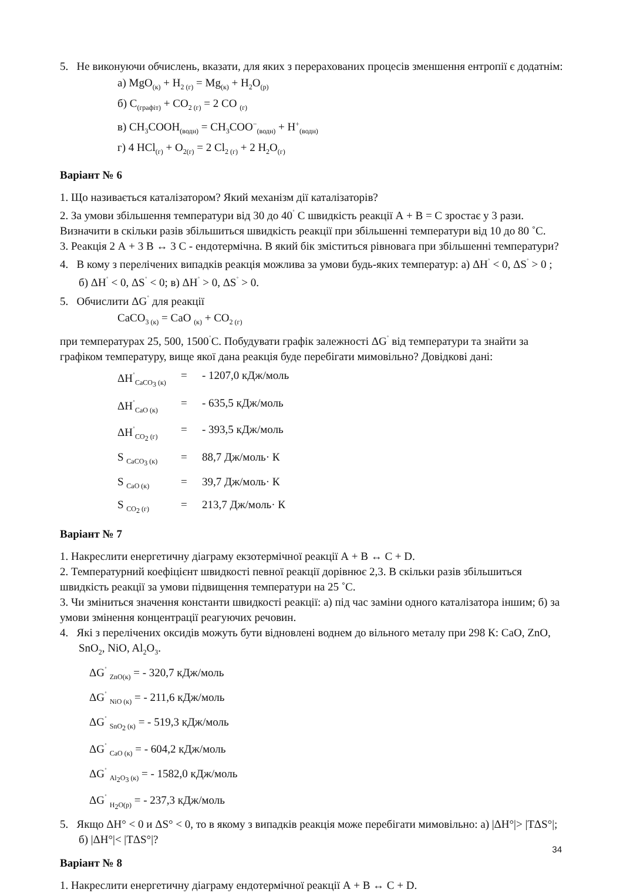5. Не виконуючи обчислень, вказати, для яких з перерахованих процесів зменшення ентропії є додатнім:
а) MgO<sub>(к)</sub> + H<sub>2 (г)</sub> = Mg<sub>(к)</sub> + H<sub>2</sub>O<sub>(р)</sub>
б) C<sub>(графіт)</sub> + CO<sub>2 (г)</sub> = 2 CO <sub>(г)</sub>
в) CH<sub>3</sub>COOH<sub>(водн)</sub> = CH<sub>3</sub>COO<sup>−</sup><sub>(водн)</sub> + H<sup>+</sup><sub>(водн)</sub>
г) 4 HCl<sub>(г)</sub> + O<sub>2(г)</sub> = 2 Cl<sub>2 (г)</sub> + 2 H<sub>2</sub>O<sub>(г)</sub>
Варіант № 6
1. Що називається каталізатором? Який механізм дії каталізаторів?
2. За умови збільшення температури від 30 до 40<sup>˚</sup> С швидкість реакції А + В = С зростає у 3 рази. Визначити в скільки разів збільшиться швидкість реакції при збільшенні температури від 10 до 80 ˚С.
3. Реакція 2 А + 3 В ↔ 3 С - ендотермічна. В який бік зміститься рівновага при збільшенні температури?
4. В кому з перелічених випадків реакція можлива за умови будь-яких температур: а) ΔН<sup>˚</sup> < 0, ΔS<sup>˚</sup> > 0 ; б) ΔН<sup>˚</sup> < 0, ΔS<sup>˚</sup> < 0; в) ΔН<sup>˚</sup> > 0, ΔS<sup>˚</sup> > 0.
5. Обчислити ΔG<sup>˚</sup> для реакції
CaCO<sub>3 (к)</sub> = CaO <sub>(к)</sub> + CO<sub>2 (г)</sub>
при температурах 25, 500, 1500<sup>˚</sup>С. Побудувати графік залежності ΔG<sup>˚</sup> від температури та знайти за графіком температуру, вище якої дана реакція буде перебігати мимовільно? Довідкові дані:
ΔH<sup>˚</sup><sub>CaCO<sub>3</sub> (к)</sub> = - 1207,0 кДж/моль
ΔH<sup>˚</sup><sub>CaO (к)</sub> = - 635,5 кДж/моль
ΔH<sup>˚</sup><sub>CO<sub>2</sub> (г)</sub> = - 393,5 кДж/моль
S <sub>CaCO<sub>3</sub> (к)</sub> = 88,7 Дж/моль· К
S <sub>CaO (к)</sub> = 39,7 Дж/моль· К
S <sub>CO<sub>2</sub> (г)</sub> = 213,7 Дж/моль· К
Варіант № 7
1. Накреслити енергетичну діаграму екзотермічної реакції А + В ↔ С + D.
2. Температурний коефіцієнт швидкості певної реакції дорівнює 2,3. В скільки разів збільшиться швидкість реакції за умови підвищення температури на 25 ˚С.
3. Чи зміниться значення константи швидкості реакції: а) під час заміни одного каталізатора іншим; б) за умови змінення концентрації реагуючих речовин.
4. Які з перелічених оксидів можуть бути відновлені воднем до вільного металу при 298 К: CaO, ZnO, SnO<sub>2</sub>, NiO, Al<sub>2</sub>O<sub>3</sub>.
ΔG<sup>˚</sup> <sub>ZnO(к)</sub> = - 320,7 кДж/моль
ΔG<sup>˚</sup> <sub>NiO (к)</sub> = - 211,6 кДж/моль
ΔG<sup>˚</sup> <sub>SnO<sub>2</sub> (к)</sub> = - 519,3 кДж/моль
ΔG<sup>˚</sup> <sub>CaO (к)</sub> = - 604,2 кДж/моль
ΔG<sup>˚</sup> <sub>Al<sub>2</sub>O<sub>3</sub> (к)</sub> = - 1582,0 кДж/моль
ΔG<sup>˚</sup> <sub>H<sub>2</sub>O(р)</sub> = - 237,3 кДж/моль
5. Якщо ΔH° < 0 и ΔS° < 0, то в якому з випадків реакція може перебігати мимовільно: а) |ΔH°|> |TΔS°|; б) |ΔH°|< |TΔS°|?
Варіант № 8
1. Накреслити енергетичну діаграму ендотермічної реакції А + В ↔ С + D.
34